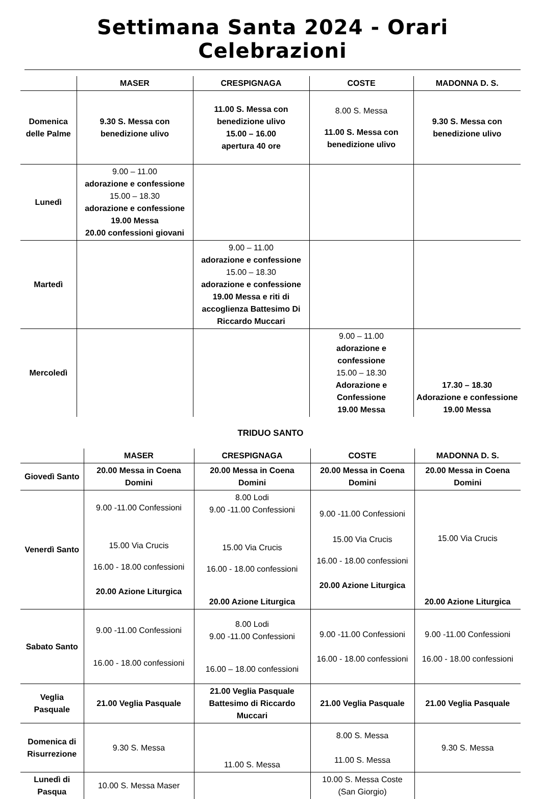Settimana Santa 2024 - Orari Celebrazioni
| | MASER | CRESPIGNAGA | COSTE | MADONNA D. S. |
| --- | --- | --- | --- | --- |
| Domenica delle Palme | 9.30 S. Messa con benedizione ulivo | 11.00 S. Messa con benedizione ulivo 15.00 – 16.00 apertura 40 ore | 8.00 S. Messa 11.00 S. Messa con benedizione ulivo | 9.30 S. Messa con benedizione ulivo |
| Lunedì | 9.00 – 11.00 adorazione e confessione 15.00 – 18.30 adorazione e confessione 19.00 Messa 20.00 confessioni giovani | | | |
| Martedì | | 9.00 – 11.00 adorazione e confessione 15.00 – 18.30 adorazione e confessione 19.00 Messa e riti di accoglienza Battesimo Di Riccardo Muccari | | |
| Mercoledì | | | 9.00 – 11.00 adorazione e confessione 15.00 – 18.30 Adorazione e Confessione 19.00 Messa | 17.30 – 18.30 Adorazione e confessione 19.00 Messa |
TRIDUO SANTO
| | MASER | CRESPIGNAGA | COSTE | MADONNA D. S. |
| --- | --- | --- | --- | --- |
| Giovedì Santo | 20.00 Messa in Coena Domini | 20.00 Messa in Coena Domini | 20.00 Messa in Coena Domini | 20.00 Messa in Coena Domini |
| Venerdì Santo | 9.00 -11.00 Confessioni 15.00 Via Crucis 16.00 - 18.00 confessioni 20.00 Azione Liturgica | 8.00 Lodi 9.00 -11.00 Confessioni 15.00 Via Crucis 16.00 - 18.00 confessioni 20.00 Azione Liturgica | 9.00 -11.00 Confessioni 15.00 Via Crucis 16.00 - 18.00 confessioni 20.00 Azione Liturgica | 15.00 Via Crucis 20.00 Azione Liturgica |
| Sabato Santo | 9.00 -11.00 Confessioni 16.00 - 18.00 confessioni | 8.00 Lodi 9.00 -11.00 Confessioni 16.00 – 18.00 confessioni | 9.00 -11.00 Confessioni 16.00 - 18.00 confessioni | 9.00 -11.00 Confessioni 16.00 - 18.00 confessioni |
| Veglia Pasquale | 21.00 Veglia Pasquale | 21.00 Veglia Pasquale Battesimo di Riccardo Muccari | 21.00 Veglia Pasquale | 21.00 Veglia Pasquale |
| Domenica di Risurrezione | 9.30 S. Messa | 11.00 S. Messa | 8.00 S. Messa 11.00 S. Messa | 9.30 S. Messa |
| Lunedì di Pasqua | 10.00 S. Messa Maser | | 10.00 S. Messa Coste (San Giorgio) | |